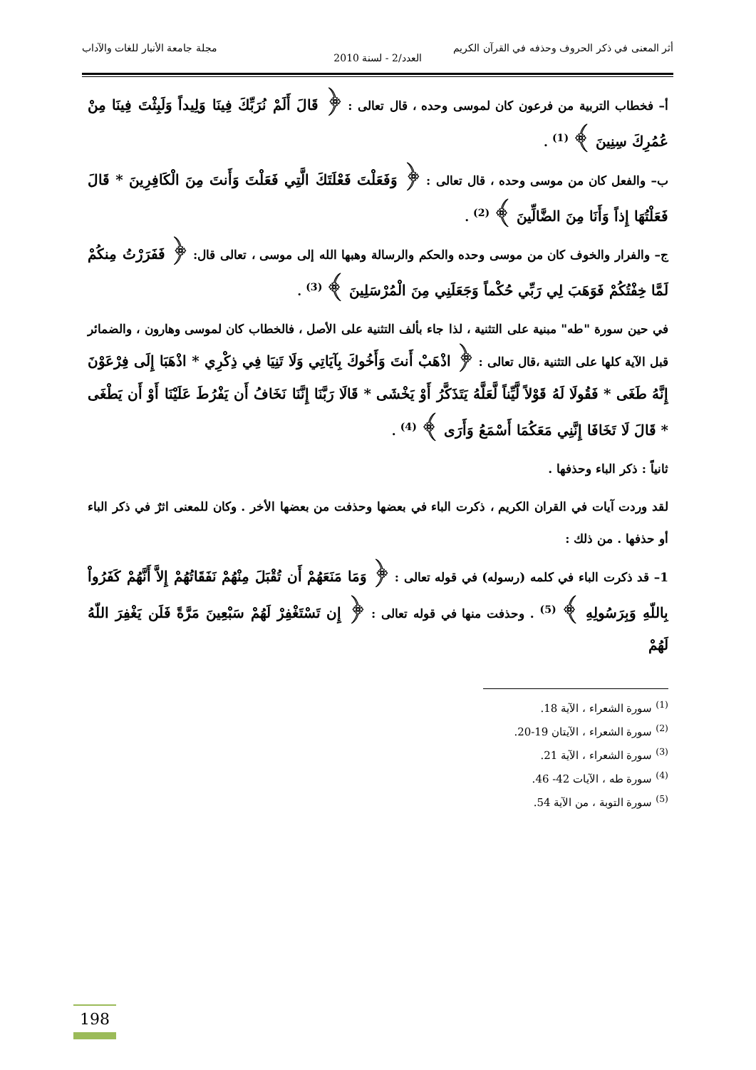أثر المعنى في ذكر الحروف وحذفه في القرآن الكريم مجلة جامعة الأنبار للغات والآداب
العدد/2 - لسنة 2010
أ– فخطاب التربية من فرعون كان لموسى وحده ، قال تعالى : ﴿ قَالَ أَلَمْ نُرَبِّكَ فِينَا وَلِيداً وَلَبِثْتَ فِينَا مِنْ عُمُرِكَ سِنِينَ ﴾ <sup>(1)</sup> .
ب– والفعل كان من موسى وحده ، قال تعالى : ﴿ وَفَعَلْتَ فَعْلَتَكَ الَّتِي فَعَلْتَ وَأَنتَ مِنَ الْكَافِرِينَ * قَالَ فَعَلْتُهَا إِذاً وَأَنَا مِنَ الضَّالِّينَ ﴾ <sup>(2)</sup> .
ج– والفرار والخوف كان من موسى وحده والحكم والرسالة وهبها الله إلى موسى ، تعالى قال: ﴿ فَفَرَرْتُ مِنكُمْ لَمَّا خِفْتُكُمْ فَوَهَبَ لِي رَبِّي حُكْماً وَجَعَلَنِي مِنَ الْمُرْسَلِينَ ﴾ <sup>(3)</sup> .
في حين سورة "طه" مبنية على التثنية ، لذا جاء بألف التثنية على الأصل ، فالخطاب كان لموسى وهارون ، والضمائر قبل الآية كلها على التثنية ،قال تعالى : ﴿ اذْهَبْ أَنتَ وَأَخُوكَ بِآيَاتِي وَلَا تَنِيَا فِي ذِكْرِي * اذْهَبَا إِلَى فِرْعَوْنَ إِنَّهُ طَغَى * فَقُولَا لَهُ قَوْلاً لَّيِّناً لَّعَلَّهُ يَتَذَكَّرُ أَوْ يَخْشَى * قَالَا رَبَّنَا إِنَّنَا نَخَافُ أَن يَفْرُطَ عَلَيْنَا أَوْ أَن يَطْغَى * قَالَ لَا تَخَافَا إِنَّنِي مَعَكُمَا أَسْمَعُ وَأَرَى ﴾ <sup>(4)</sup> .
ثانياً : ذكر الباء وحذفها .
لقد وردت آيات في القران الكريم ، ذكرت الباء في بعضها وحذفت من بعضها الأخر . وكان للمعنى اثرٌ في ذكر الباء أو حذفها . من ذلك :
1– قد ذكرت الباء في كلمه (رسوله) في قوله تعالى : ﴿ وَمَا مَنَعَهُمْ أَن تُقْبَلَ مِنْهُمْ نَفَقَاتُهُمْ إِلاَّ أَنَّهُمْ كَفَرُواْ بِاللّهِ وَبِرَسُولِهِ ﴾ <sup>(5)</sup> . وحذفت منها في قوله تعالى : ﴿ إِن تَسْتَغْفِرْ لَهُمْ سَبْعِينَ مَرَّةً فَلَن يَغْفِرَ اللّهُ لَهُمْ
<sup>(1)</sup> سورة الشعراء ، الآية 18.
<sup>(2)</sup> سورة الشعراء ، الآيتان 19-20.
<sup>(3)</sup> سورة الشعراء ، الآية 21.
<sup>(4)</sup> سورة طه ، الآيات 42- 46.
<sup>(5)</sup> سورة التوبة ، من الآية 54.
198